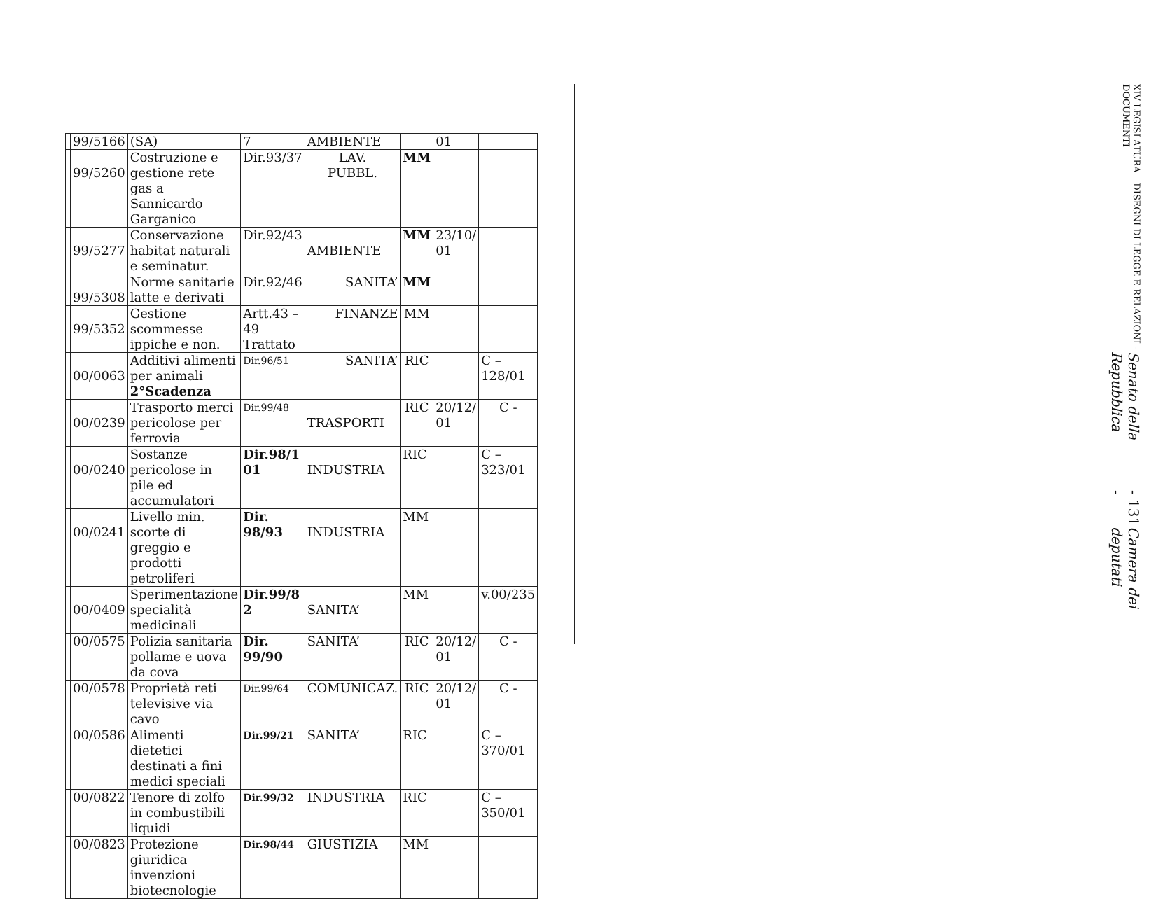| | 99/5166 | (SA) | 7 | AMBIENTE | | 01 | |
| | 99/5260 | Costruzione e gestione rete gas a Sannicardo Garganico | Dir.93/37 | LAV. PUBBL. | MM | | |
| | 99/5277 | Conservazione habitat naturali e seminatur. | Dir.92/43 | AMBIENTE | MM | 23/10/ 01 | |
| | 99/5308 | Norme sanitarie latte e derivati | Dir.92/46 | SANITA’ | MM | | |
| | 99/5352 | Gestione scommesse ippiche e non. | Artt.43 – 49 Trattato | FINANZE | MM | | |
| | 00/0063 | Additivi alimenti per animali 2°Scadenza | Dir.96/51 | SANITA’ | RIC | | C –128/01 |
| | 00/0239 | Trasporto merci pericolose per ferrovia | Dir.99/48 | TRASPORTI | RIC | 20/12/ 01 | C - |
| | 00/0240 | Sostanze pericolose in pile ed accumulatori | Dir.98/1 01 | INDUSTRIA | RIC | | C – 323/01 |
| | 00/0241 | Livello min. scorte di greggio e prodotti petroliferi | Dir. 98/93 | INDUSTRIA | MM | | |
| | 00/0409 | Sperimentazione specialità medicinali | Dir.99/8 2 | SANITA’ | MM | | v.00/235 |
| | 00/0575 | Polizia sanitaria pollame e uova da cova | Dir. 99/90 | SANITA’ | RIC | 20/12/ 01 | C - |
| | 00/0578 | Proprietà reti televisive via cavo | Dir.99/64 | COMUNICAZ. | RIC | 20/12/ 01 | C - |
| | 00/0586 | Alimenti dietetici destinati a fini medici speciali | Dir.99/21 | SANITA’ | RIC | | C – 370/01 |
| | 00/0822 | Tenore di zolfo in combustibili liquidi | Dir.99/32 | INDUSTRIA | RIC | | C – 350/01 |
| | 00/0823 | Protezione giuridica invenzioni biotecnologie | Dir.98/44 | GIUSTIZIA | MM | | |
XIV LEGISLATURA – DISEGNI DI LEGGE E RELAZIONI - DOCUMENTI
Senato della Repubblica - 131 - Camera dei deputati